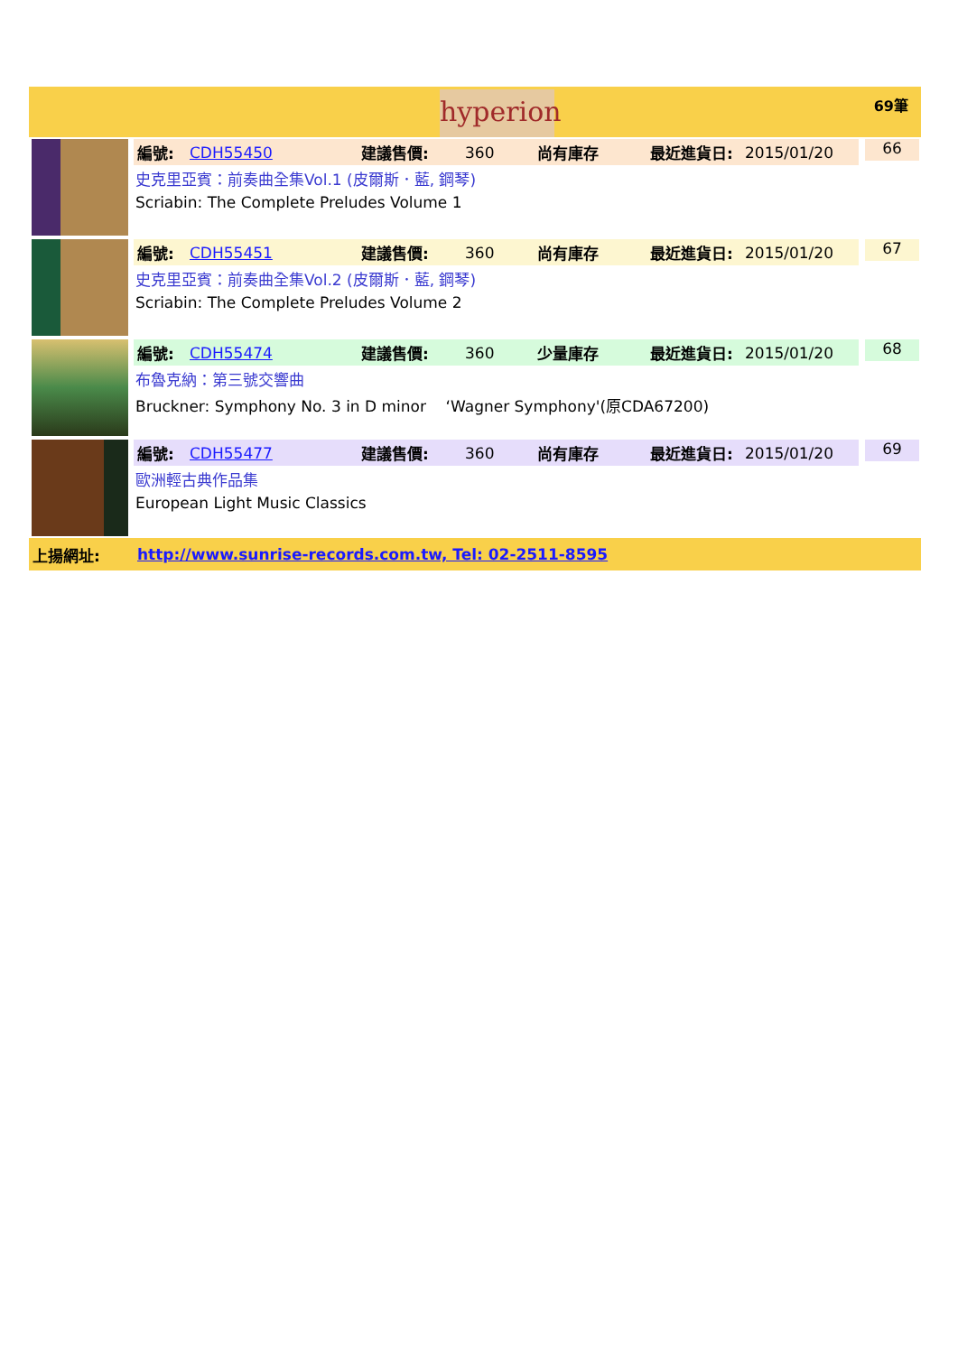hyperion
69筆
編號: CDH55450 建議售價: 360 尚有庫存 最近進貨日: 2015/01/20
史克里亞賓：前奏曲全集Vol.1 (皮爾斯．藍, 鋼琴)
Scriabin: The Complete Preludes Volume 1
66
編號: CDH55451 建議售價: 360 尚有庫存 最近進貨日: 2015/01/20
史克里亞賓：前奏曲全集Vol.2 (皮爾斯．藍, 鋼琴)
Scriabin: The Complete Preludes Volume 2
67
編號: CDH55474 建議售價: 360 少量庫存 最近進貨日: 2015/01/20
布魯克納：第三號交響曲
Bruckner: Symphony No. 3 in D minor ‘Wagner Symphony'(原CDA67200)
68
編號: CDH55477 建議售價: 360 尚有庫存 最近進貨日: 2015/01/20
歐洲輕古典作品集
European Light Music Classics
69
上揚網址: http://www.sunrise-records.com.tw, Tel: 02-2511-8595